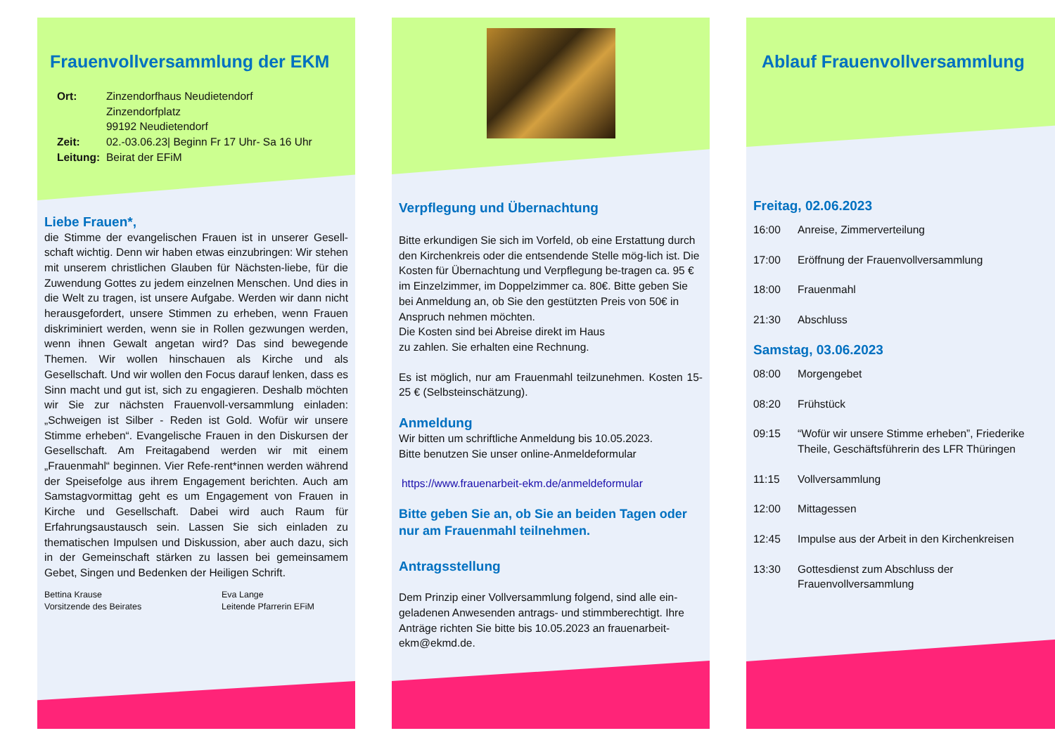Frauenvollversammlung der EKM
Ort: Zinzendorfhaus Neudietendorf
Zinzendorfplatz
99192 Neudietendorf
Zeit: 02.-03.06.23| Beginn Fr 17 Uhr- Sa 16 Uhr
Leitung: Beirat der EFiM
Liebe Frauen*,
die Stimme der evangelischen Frauen ist in unserer Gesell-schaft wichtig. Denn wir haben etwas einzubringen: Wir stehen mit unserem christlichen Glauben für Nächsten-liebe, für die Zuwendung Gottes zu jedem einzelnen Menschen. Und dies in die Welt zu tragen, ist unsere Aufgabe. Werden wir dann nicht herausgefordert, unsere Stimmen zu erheben, wenn Frauen diskriminiert werden, wenn sie in Rollen gezwungen werden, wenn ihnen Gewalt angetan wird? Das sind bewegende Themen. Wir wollen hinschauen als Kirche und als Gesellschaft. Und wir wollen den Focus darauf lenken, dass es Sinn macht und gut ist, sich zu engagieren. Deshalb möchten wir Sie zur nächsten Frauenvoll-versammlung einladen: „Schweigen ist Silber - Reden ist Gold. Wofür wir unsere Stimme erheben“. Evangelische Frauen in den Diskursen der Gesellschaft. Am Freitagabend werden wir mit einem „Frauenmahl“ beginnen. Vier Refe-rent*innen werden während der Speisefolge aus ihrem Engagement berichten. Auch am Samstagvormittag geht es um Engagement von Frauen in Kirche und Gesellschaft. Dabei wird auch Raum für Erfahrungsaustausch sein. Lassen Sie sich einladen zu thematischen Impulsen und Diskussion, aber auch dazu, sich in der Gemeinschaft stärken zu lassen bei gemeinsamem Gebet, Singen und Bedenken der Heiligen Schrift.
Bettina Krause
Vorsitzende des Beirates
Eva Lange
Leitende Pfarrerin EFiM
Verpflegung und Übernachtung
Bitte erkundigen Sie sich im Vorfeld, ob eine Erstattung durch den Kirchenkreis oder die entsendende Stelle mög-lich ist. Die Kosten für Übernachtung und Verpflegung be-tragen ca. 95 € im Einzelzimmer, im Doppelzimmer ca. 80€. Bitte geben Sie bei Anmeldung an, ob Sie den gestützten Preis von 50€ in Anspruch nehmen möchten.
Die Kosten sind bei Abreise direkt im Haus
zu zahlen. Sie erhalten eine Rechnung.
Es ist möglich, nur am Frauenmahl teilzunehmen. Kosten 15-25 € (Selbsteinschätzung).
Anmeldung
Wir bitten um schriftliche Anmeldung bis 10.05.2023.
Bitte benutzen Sie unser online-Anmeldeformular
https://www.frauenarbeit-ekm.de/anmeldeformular
Bitte geben Sie an, ob Sie an beiden Tagen oder nur am Frauenmahl teilnehmen.
Antragsstellung
Dem Prinzip einer Vollversammlung folgend, sind alle ein-geladenen Anwesenden antrags- und stimmberechtigt. Ihre Anträge richten Sie bitte bis 10.05.2023 an frauenarbeit-ekm@ekmd.de.
Ablauf Frauenvollversammlung
Freitag, 02.06.2023
16:00 Anreise, Zimmerverteilung
17:00 Eröffnung der Frauenvollversammlung
18:00 Frauenmahl
21:30 Abschluss
Samstag, 03.06.2023
08:00 Morgengebet
08:20 Frühstück
09:15 “Wofür wir unsere Stimme erheben”, Friederike Theile, Geschäftsführerin des LFR Thüringen
11:15 Vollversammlung
12:00 Mittagessen
12:45 Impulse aus der Arbeit in den Kirchenkreisen
13:30 Gottesdienst zum Abschluss der Frauenvollversammlung